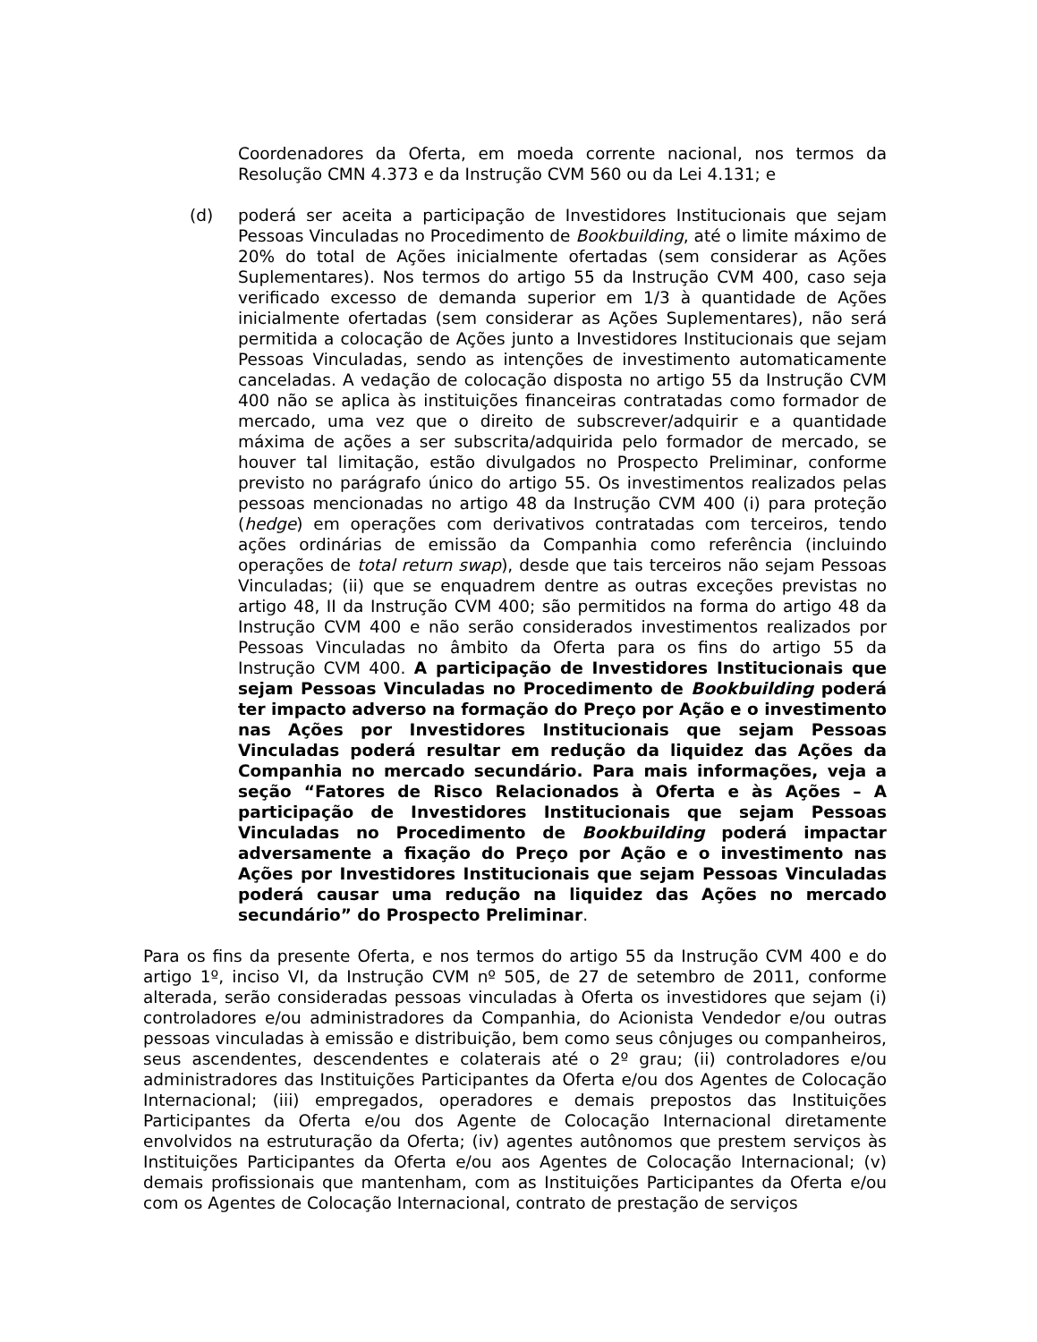Coordenadores da Oferta, em moeda corrente nacional, nos termos da Resolução CMN 4.373 e da Instrução CVM 560 ou da Lei 4.131; e
(d) poderá ser aceita a participação de Investidores Institucionais que sejam Pessoas Vinculadas no Procedimento de Bookbuilding, até o limite máximo de 20% do total de Ações inicialmente ofertadas (sem considerar as Ações Suplementares). Nos termos do artigo 55 da Instrução CVM 400, caso seja verificado excesso de demanda superior em 1/3 à quantidade de Ações inicialmente ofertadas (sem considerar as Ações Suplementares), não será permitida a colocação de Ações junto a Investidores Institucionais que sejam Pessoas Vinculadas, sendo as intenções de investimento automaticamente canceladas. A vedação de colocação disposta no artigo 55 da Instrução CVM 400 não se aplica às instituições financeiras contratadas como formador de mercado, uma vez que o direito de subscrever/adquirir e a quantidade máxima de ações a ser subscrita/adquirida pelo formador de mercado, se houver tal limitação, estão divulgados no Prospecto Preliminar, conforme previsto no parágrafo único do artigo 55. Os investimentos realizados pelas pessoas mencionadas no artigo 48 da Instrução CVM 400 (i) para proteção (hedge) em operações com derivativos contratadas com terceiros, tendo ações ordinárias de emissão da Companhia como referência (incluindo operações de total return swap), desde que tais terceiros não sejam Pessoas Vinculadas; (ii) que se enquadrem dentre as outras exceções previstas no artigo 48, II da Instrução CVM 400; são permitidos na forma do artigo 48 da Instrução CVM 400 e não serão considerados investimentos realizados por Pessoas Vinculadas no âmbito da Oferta para os fins do artigo 55 da Instrução CVM 400. A participação de Investidores Institucionais que sejam Pessoas Vinculadas no Procedimento de Bookbuilding poderá ter impacto adverso na formação do Preço por Ação e o investimento nas Ações por Investidores Institucionais que sejam Pessoas Vinculadas poderá resultar em redução da liquidez das Ações da Companhia no mercado secundário. Para mais informações, veja a seção “Fatores de Risco Relacionados à Oferta e às Ações – A participação de Investidores Institucionais que sejam Pessoas Vinculadas no Procedimento de Bookbuilding poderá impactar adversamente a fixação do Preço por Ação e o investimento nas Ações por Investidores Institucionais que sejam Pessoas Vinculadas poderá causar uma redução na liquidez das Ações no mercado secundário” do Prospecto Preliminar.
Para os fins da presente Oferta, e nos termos do artigo 55 da Instrução CVM 400 e do artigo 1º, inciso VI, da Instrução CVM nº 505, de 27 de setembro de 2011, conforme alterada, serão consideradas pessoas vinculadas à Oferta os investidores que sejam (i) controladores e/ou administradores da Companhia, do Acionista Vendedor e/ou outras pessoas vinculadas à emissão e distribuição, bem como seus cônjuges ou companheiros, seus ascendentes, descendentes e colaterais até o 2º grau; (ii) controladores e/ou administradores das Instituições Participantes da Oferta e/ou dos Agentes de Colocação Internacional; (iii) empregados, operadores e demais prepostos das Instituições Participantes da Oferta e/ou dos Agente de Colocação Internacional diretamente envolvidos na estruturação da Oferta; (iv) agentes autônomos que prestem serviços às Instituições Participantes da Oferta e/ou aos Agentes de Colocação Internacional; (v) demais profissionais que mantenham, com as Instituições Participantes da Oferta e/ou com os Agentes de Colocação Internacional, contrato de prestação de serviços